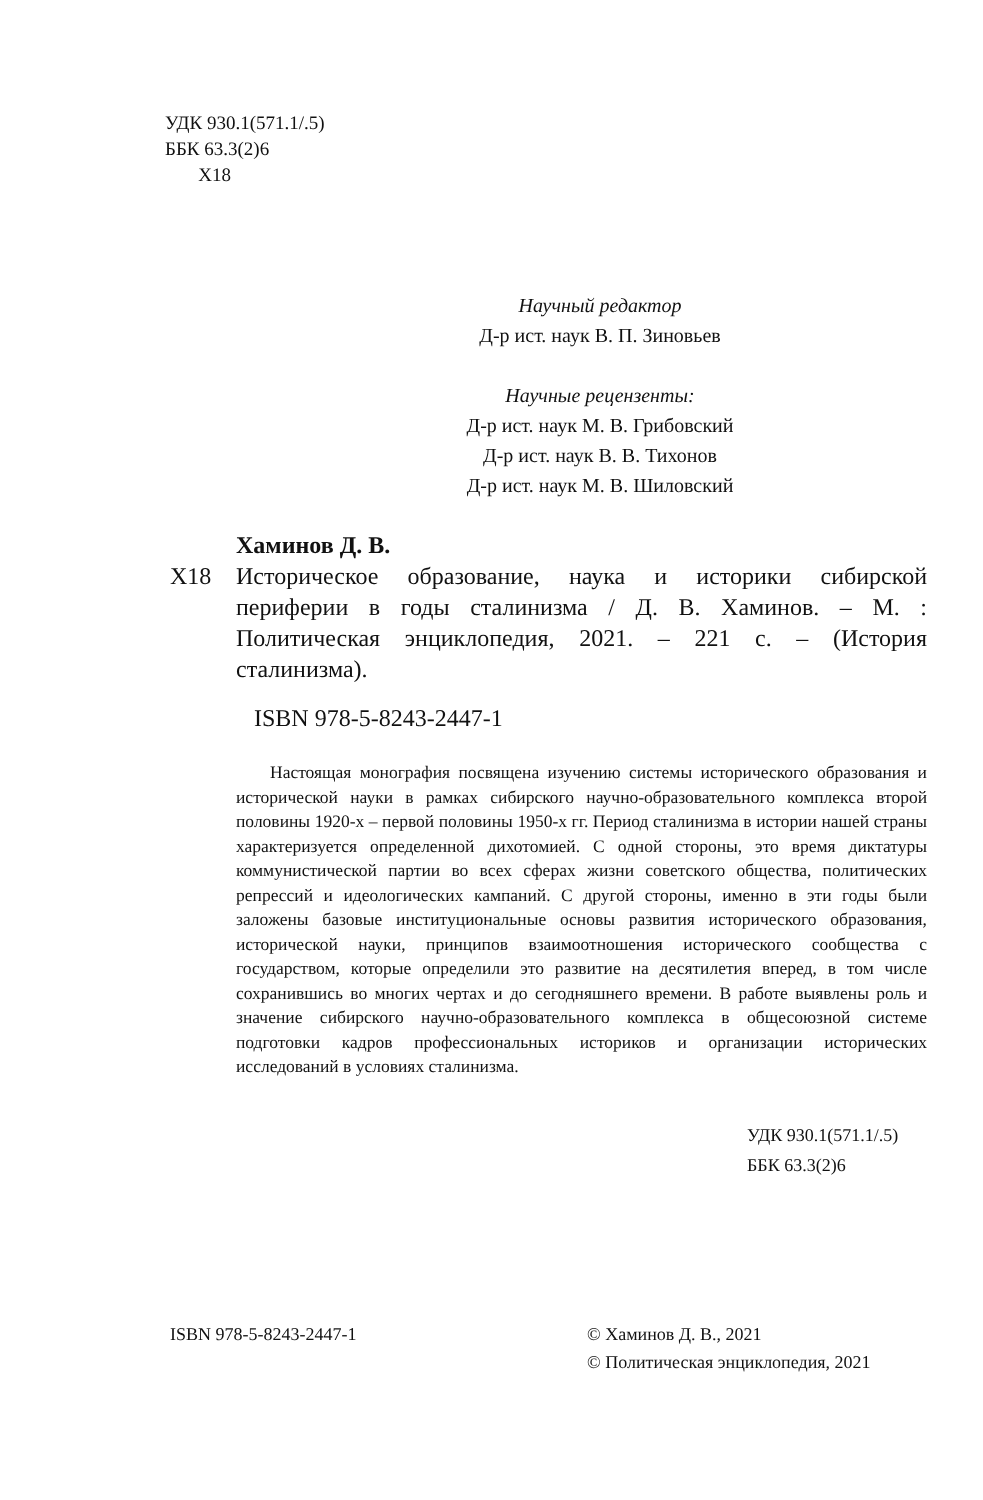УДК 930.1(571.1/.5)
ББК 63.3(2)6
Х18
Научный редактор
Д-р ист. наук В. П. Зиновьев
Научные рецензенты:
Д-р ист. наук М. В. Грибовский
Д-р ист. наук В. В. Тихонов
Д-р ист. наук М. В. Шиловский
Хаминов Д. В.
Х18 Историческое образование, наука и историки сибирской периферии в годы сталинизма / Д. В. Хаминов. – М. : Политическая энциклопедия, 2021. – 221 с. – (История сталинизма).
ISBN 978-5-8243-2447-1
Настоящая монография посвящена изучению системы исторического образования и исторической науки в рамках сибирского научно-образовательного комплекса второй половины 1920-х – первой половины 1950-х гг. Период сталинизма в истории нашей страны характеризуется определенной дихотомией. С одной стороны, это время диктатуры коммунистической партии во всех сферах жизни советского общества, политических репрессий и идеологических кампаний. С другой стороны, именно в эти годы были заложены базовые институциональные основы развития исторического образования, исторической науки, принципов взаимоотношения исторического сообщества с государством, которые определили это развитие на десятилетия вперед, в том числе сохранившись во многих чертах и до сегодняшнего времени. В работе выявлены роль и значение сибирского научно-образовательного комплекса в общесоюзной системе подготовки кадров профессиональных историков и организации исторических исследований в условиях сталинизма.
УДК 930.1(571.1/.5)
ББК 63.3(2)6
ISBN 978-5-8243-2447-1 © Хаминов Д. В., 2021
© Политическая энциклопедия, 2021